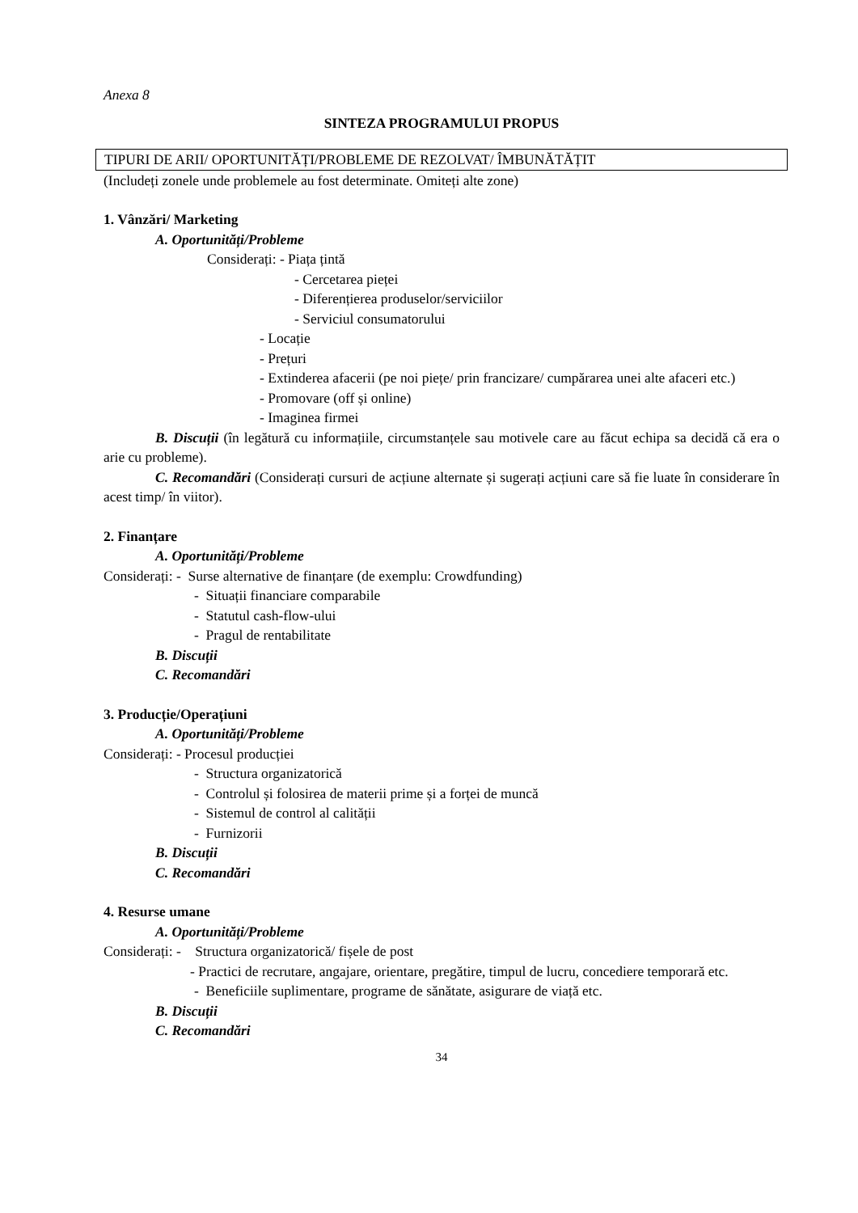Anexa 8
SINTEZA PROGRAMULUI PROPUS
TIPURI DE ARII/ OPORTUNITĂȚI/PROBLEME DE REZOLVAT/ ÎMBUNĂTĂȚIT
(Includeți zonele unde problemele au fost determinate. Omiteți alte zone)
1. Vânzări/ Marketing
A. Oportunități/Probleme
Considerați: - Piața țintă
- Cercetarea pieței
- Diferențierea produselor/serviciilor
- Serviciul consumatorului
- Locație
- Prețuri
- Extinderea afacerii (pe noi piețe/ prin francizare/ cumpărarea unei alte afaceri etc.)
- Promovare (off și online)
- Imaginea firmei
B. Discuții (în legătură cu informațiile, circumstanțele sau motivele care au făcut echipa sa decidă că era o arie cu probleme).
C. Recomandări (Considerați cursuri de acțiune alternate și sugerați acțiuni care să fie luate în considerare în acest timp/ în viitor).
2. Finanțare
A. Oportunități/Probleme
Considerați: - Surse alternative de finanțare (de exemplu: Crowdfunding)
- Situații financiare comparabile
- Statutul cash-flow-ului
- Pragul de rentabilitate
B. Discuții
C. Recomandări
3. Producție/Operațiuni
A. Oportunități/Probleme
Considerați: - Procesul producției
- Structura organizatorică
- Controlul și folosirea de materii prime și a forței de muncă
- Sistemul de control al calității
- Furnizorii
B. Discuții
C. Recomandări
4. Resurse umane
A. Oportunități/Probleme
Considerați: - Structura organizatorică/ fișele de post
- Practici de recrutare, angajare, orientare, pregătire, timpul de lucru, concediere temporară etc.
- Beneficiile suplimentare, programe de sănătate, asigurare de viață etc.
B. Discuții
C. Recomandări
34